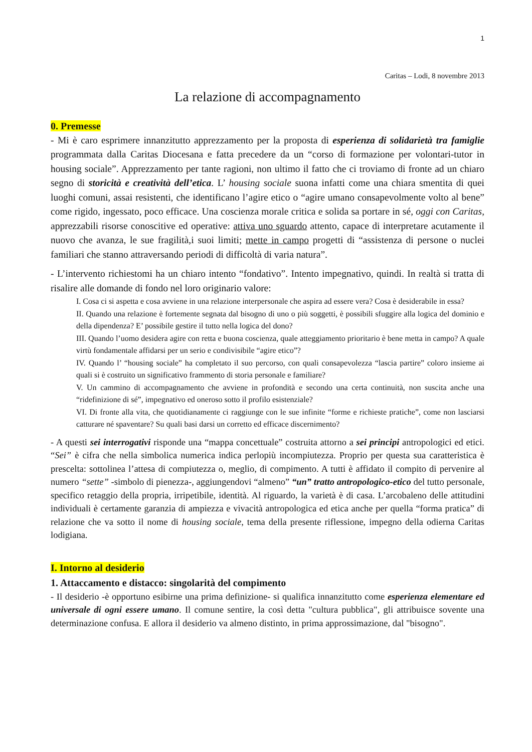1
Caritas – Lodi, 8 novembre 2013
La relazione di accompagnamento
0. Premesse
- Mi è caro esprimere innanzitutto apprezzamento per la proposta di esperienza di solidarietà tra famiglie programmata dalla Caritas Diocesana e fatta precedere da un “corso di formazione per volontari-tutor in housing sociale”. Apprezzamento per tante ragioni, non ultimo il fatto che ci troviamo di fronte ad un chiaro segno di storicità e creatività dell’etica. L’ housing sociale suona infatti come una chiara smentita di quei luoghi comuni, assai resistenti, che identificano l’agire etico o “agire umano consapevolmente volto al bene” come rigido, ingessato, poco efficace. Una coscienza morale critica e solida sa portare in sé, oggi con Caritas, apprezzabili risorse conoscitive ed operative: attiva uno sguardo attento, capace di interpretare acutamente il nuovo che avanza, le sue fragilità,i suoi limiti; mette in campo progetti di “assistenza di persone o nuclei familiari che stanno attraversando periodi di difficoltà di varia natura”.
- L’intervento richiestomi ha un chiaro intento “fondativo”. Intento impegnativo, quindi. In realtà si tratta di risalire alle domande di fondo nel loro originario valore:
I. Cosa ci si aspetta e cosa avviene in una relazione interpersonale che aspira ad essere vera? Cosa è desiderabile in essa?
II. Quando una relazione è fortemente segnata dal bisogno di uno o più soggetti, è possibili sfuggire alla logica del dominio e della dipendenza? E’ possibile gestire il tutto nella logica del dono?
III. Quando l’uomo desidera agire con retta e buona coscienza, quale atteggiamento prioritario è bene metta in campo? A quale virtù fondamentale affidarsi per un serio e condivisibile “agire etico”?
IV. Quando l’ “housing sociale” ha completato il suo percorso, con quali consapevolezza “lascia partire” coloro insieme ai quali si è costruito un significativo frammento di storia personale e familiare?
V. Un cammino di accompagnamento che avviene in profondità e secondo una certa continuità, non suscita anche una “ridefinizione di sé”, impegnativo ed oneroso sotto il profilo esistenziale?
VI. Di fronte alla vita, che quotidianamente ci raggiunge con le sue infinite “forme e richieste pratiche”, come non lasciarsi catturare né spaventare? Su quali basi darsi un corretto ed efficace discernimento?
- A questi sei interrogativi risponde una “mappa concettuale” costruita attorno a sei principi antropologici ed etici. “Sei” è cifra che nella simbolica numerica indica perlopiù incompiutezza. Proprio per questa sua caratteristica è prescelta: sottolinea l’attesa di compiutezza o, meglio, di compimento. A tutti è affidato il compito di pervenire al numero “sette” -simbolo di pienezza-, aggiungendovi “almeno” “un” tratto antropologico-etico del tutto personale, specifico retaggio della propria, irripetibile, identità. Al riguardo, la varietà è di casa. L’arcobaleno delle attitudini individuali è certamente garanzia di ampiezza e vivacità antropologica ed etica anche per quella “forma pratica” di relazione che va sotto il nome di housing sociale, tema della presente riflessione, impegno della odierna Caritas lodigiana.
I. Intorno al desiderio
1. Attaccamento e distacco: singolarità del compimento
- Il desiderio -è opportuno esibirne una prima definizione- si qualifica innanzitutto come esperienza elementare ed universale di ogni essere umano. Il comune sentire, la così detta "cultura pubblica", gli attribuisce sovente una determinazione confusa. E allora il desiderio va almeno distinto, in prima approssimazione, dal "bisogno".